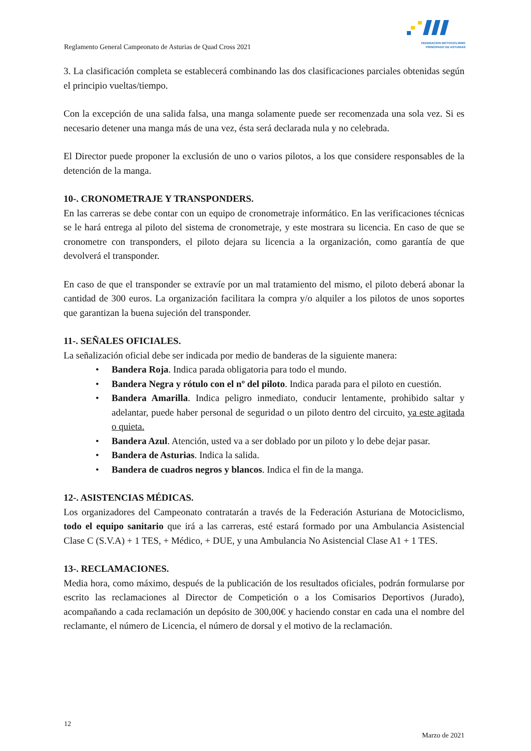FEDERACION MOTOCICLISMO
PRINCIPADO DE ASTURIAS
Reglamento General Campeonato de Asturias de Quad Cross 2021
3. La clasificación completa se establecerá combinando las dos clasificaciones parciales obtenidas según el principio vueltas/tiempo.
Con la excepción de una salida falsa, una manga solamente puede ser recomenzada una sola vez. Si es necesario detener una manga más de una vez, ésta será declarada nula y no celebrada.
El Director puede proponer la exclusión de uno o varios pilotos, a los que considere responsables de la detención de la manga.
10-. CRONOMETRAJE Y TRANSPONDERS.
En las carreras se debe contar con un equipo de cronometraje informático. En las verificaciones técnicas se le hará entrega al piloto del sistema de cronometraje, y este mostrara su licencia. En caso de que se cronometre con transponders, el piloto dejara su licencia a la organización, como garantía de que devolverá el transponder.
En caso de que el transponder se extravíe por un mal tratamiento del mismo, el piloto deberá abonar la cantidad de 300 euros. La organización facilitara la compra y/o alquiler a los pilotos de unos soportes que garantizan la buena sujeción del transponder.
11-. SEÑALES OFICIALES.
La señalización oficial debe ser indicada por medio de banderas de la siguiente manera:
• Bandera Roja. Indica parada obligatoria para todo el mundo.
• Bandera Negra y rótulo con el nº del piloto. Indica parada para el piloto en cuestión.
• Bandera Amarilla. Indica peligro inmediato, conducir lentamente, prohibido saltar y adelantar, puede haber personal de seguridad o un piloto dentro del circuito, ya este agitada o quieta.
• Bandera Azul. Atención, usted va a ser doblado por un piloto y lo debe dejar pasar.
• Bandera de Asturias. Indica la salida.
• Bandera de cuadros negros y blancos. Indica el fin de la manga.
12-. ASISTENCIAS MÉDICAS.
Los organizadores del Campeonato contratarán a través de la Federación Asturiana de Motociclismo, todo el equipo sanitario que irá a las carreras, esté estará formado por una Ambulancia Asistencial Clase C (S.V.A) + 1 TES, + Médico, + DUE, y una Ambulancia No Asistencial Clase A1 + 1 TES.
13-. RECLAMACIONES.
Media hora, como máximo, después de la publicación de los resultados oficiales, podrán formularse por escrito las reclamaciones al Director de Competición o a los Comisarios Deportivos (Jurado), acompañando a cada reclamación un depósito de 300,00€ y haciendo constar en cada una el nombre del reclamante, el número de Licencia, el número de dorsal y el motivo de la reclamación.
12
Marzo de 2021